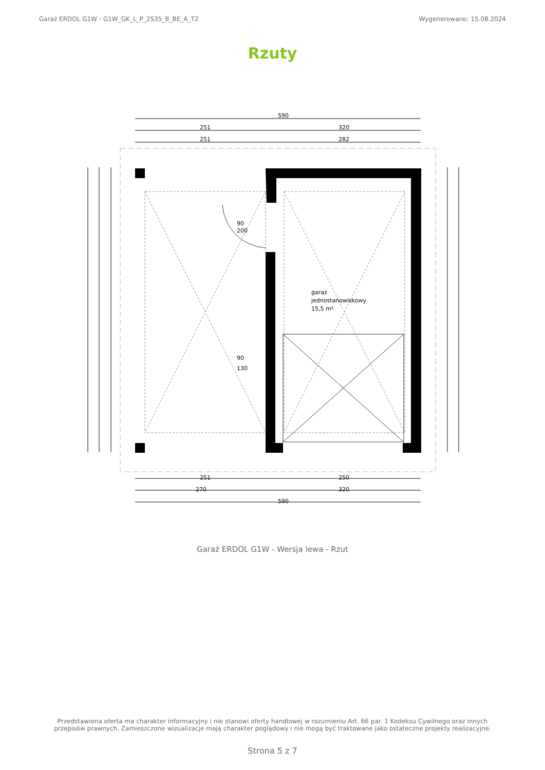Garaż ERDOL G1W - G1W_GK_L_P_2S35_B_BE_A_T2 Wygenerowano: 15.08.2024
Rzuty
590
251
320
251
282
251
250
270
320
590
garaż
jednostanowiskowy
15,5 m²
90
130
90
200
Garaż ERDOL G1W - Wersja lewa - Rzut
Przedstawiona oferta ma charakter informacyjny i nie stanowi oferty handlowej w rozumieniu Art. 66 par. 1 Kodeksu Cywilnego oraz innych przepisów prawnych. Zamieszczone wizualizacje mają charakter poglądowy i nie mogą być traktowane jako ostateczne projekty realizacyjne.
Strona 5 z 7